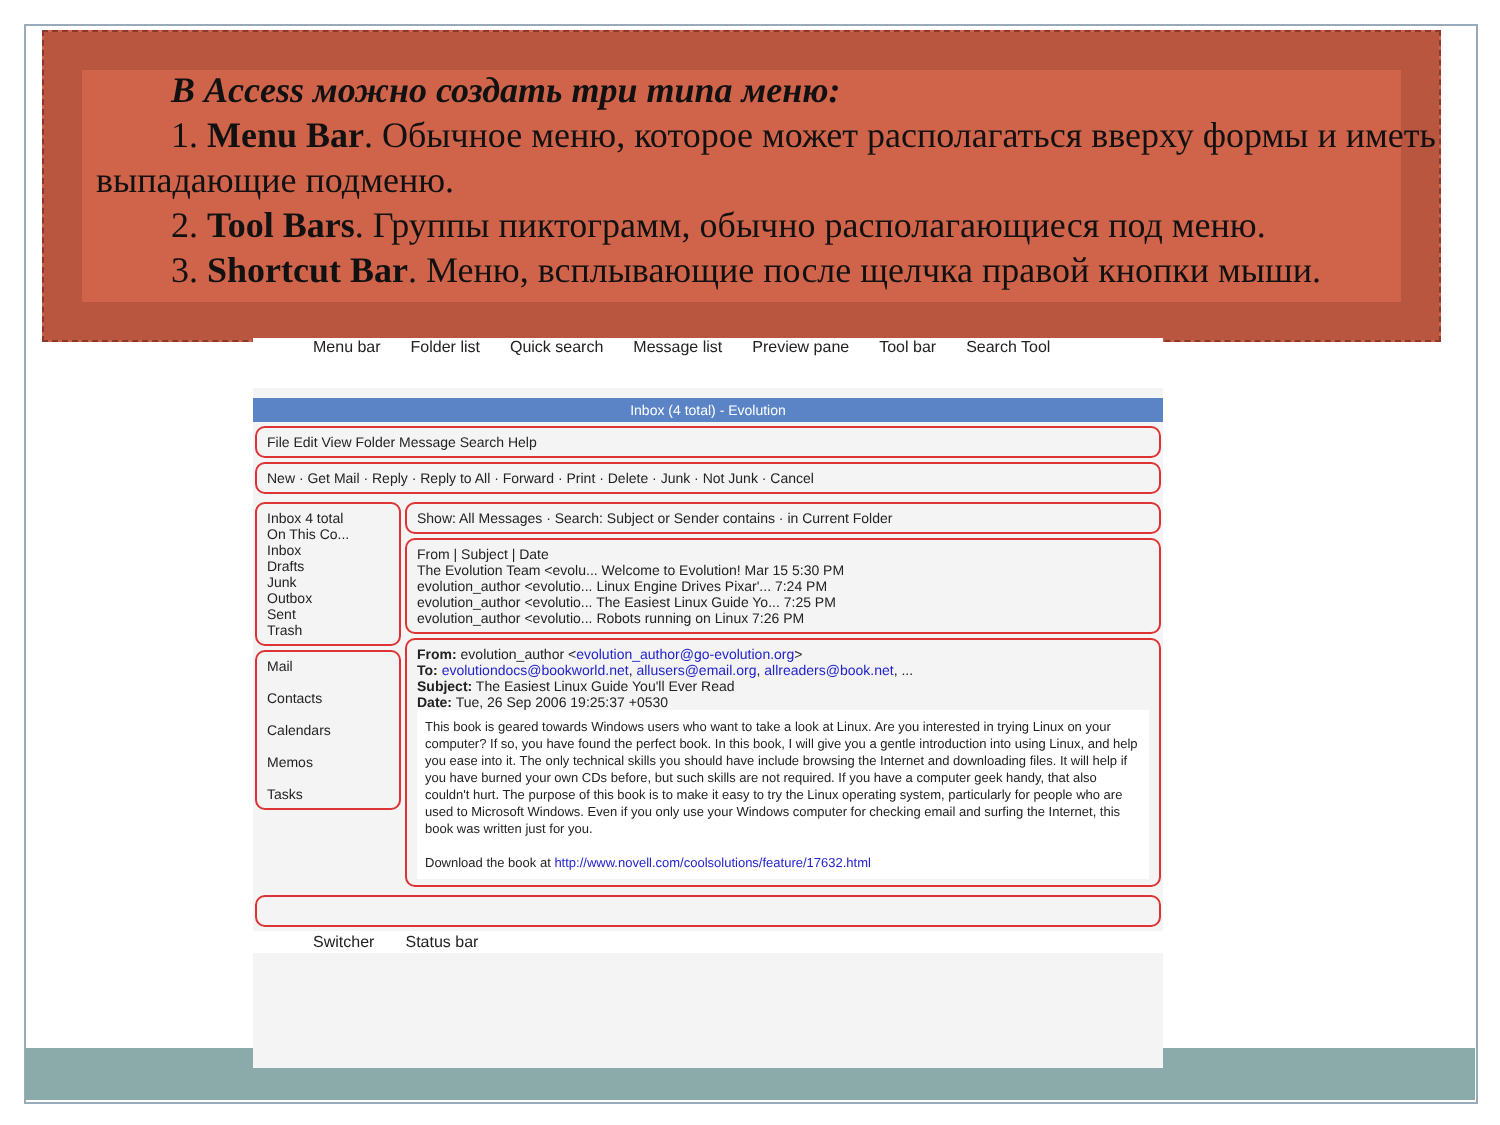В Access можно создать три типа меню:
1. Menu Bar. Обычное меню, которое может располагаться вверху формы и иметь выпадающие подменю.
2. Tool Bars. Группы пиктограмм, обычно располагающиеся под меню.
3. Shortcut Bar. Меню, всплывающие после щелчка правой кнопки мыши.
Menu bar Folder list Quick search Message list Preview pane Tool bar Search Tool
Inbox (4 total) - Evolution
File Edit View Folder Message Search Help
New · Get Mail · Reply · Reply to All · Forward · Print · Delete · Junk · Not Junk · Cancel
Inbox 4 total
On This Co...
Inbox
Drafts
Junk
Outbox
Sent
Trash
Mail
Contacts
Calendars
Memos
Tasks
Show: All Messages · Search: Subject or Sender contains · in Current Folder
From | Subject | Date
The Evolution Team <evolu... Welcome to Evolution! Mar 15 5:30 PM
evolution_author <evolutio... Linux Engine Drives Pixar'... 7:24 PM
evolution_author <evolutio... The Easiest Linux Guide Yo... 7:25 PM
evolution_author <evolutio... Robots running on Linux 7:26 PM
From: evolution_author <evolution_author@go-evolution.org>
To: evolutiondocs@bookworld.net, allusers@email.org, allreaders@book.net, ...
Subject: The Easiest Linux Guide You'll Ever Read
Date: Tue, 26 Sep 2006 19:25:37 +0530
This book is geared towards Windows users who want to take a look at Linux. Are you interested in trying Linux on your computer? If so, you have found the perfect book. In this book, I will give you a gentle introduction into using Linux, and help you ease into it. The only technical skills you should have include browsing the Internet and downloading files. It will help if you have burned your own CDs before, but such skills are not required. If you have a computer geek handy, that also couldn't hurt. The purpose of this book is to make it easy to try the Linux operating system, particularly for people who are used to Microsoft Windows. Even if you only use your Windows computer for checking email and surfing the Internet, this book was written just for you.
Download the book at http://www.novell.com/coolsolutions/feature/17632.html
Switcher Status bar